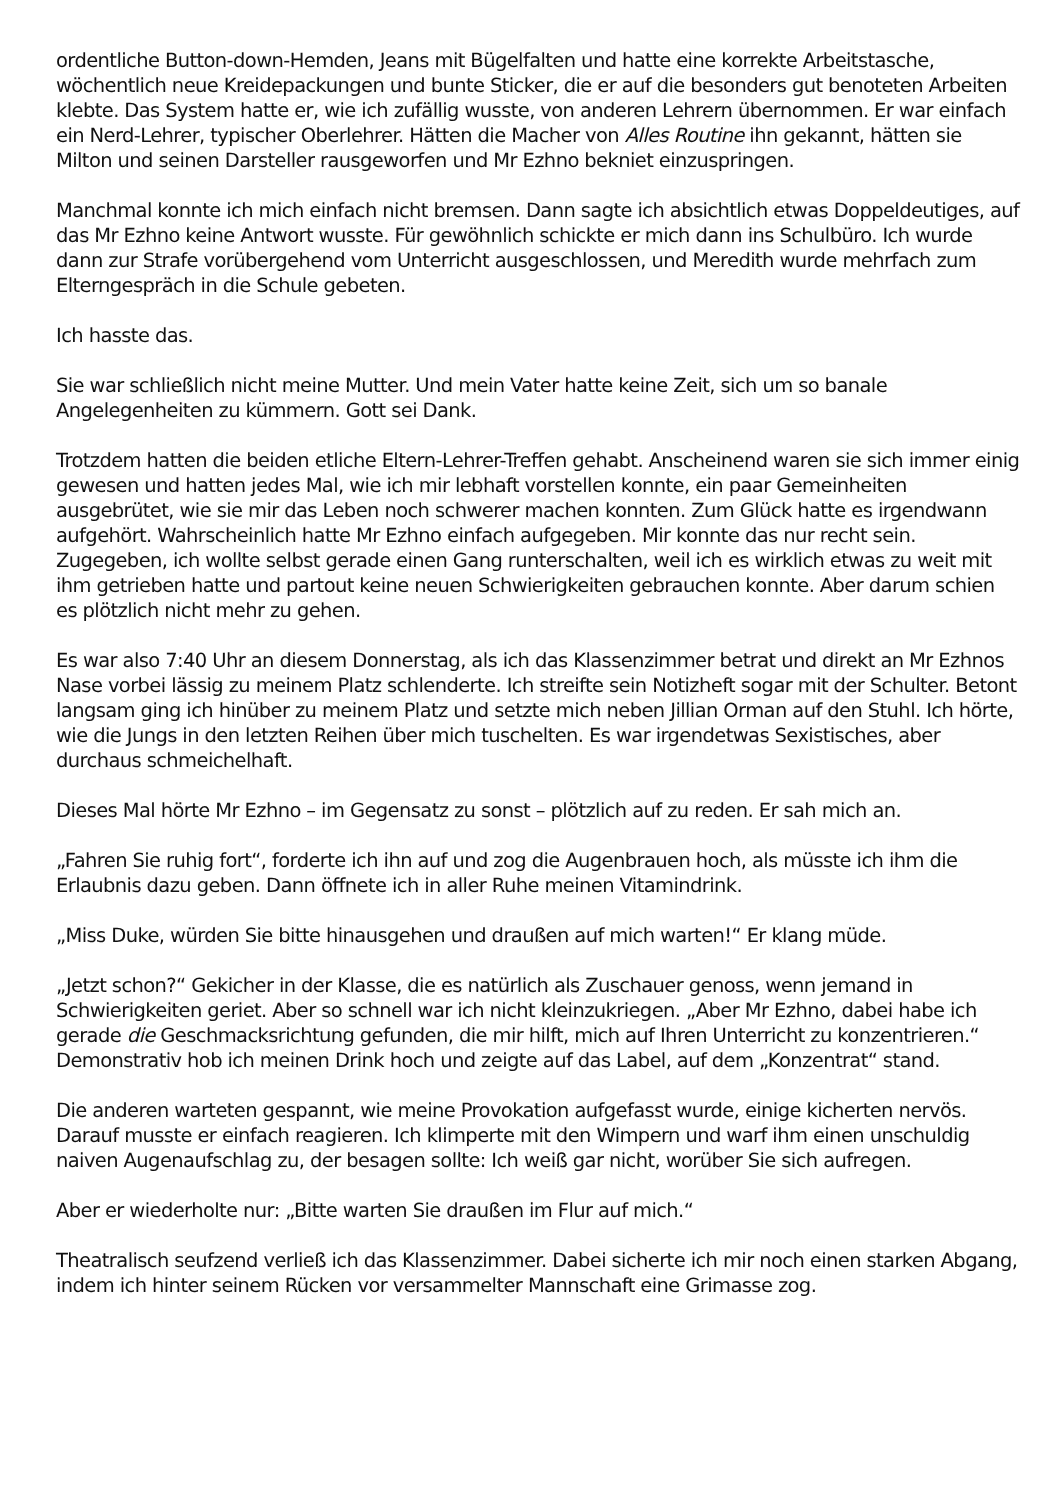ordentliche Button-down-Hemden, Jeans mit Bügelfalten und hatte eine korrekte Arbeitstasche, wöchentlich neue Kreidepackungen und bunte Sticker, die er auf die besonders gut benoteten Arbeiten klebte. Das System hatte er, wie ich zufällig wusste, von anderen Lehrern übernommen. Er war einfach ein Nerd-Lehrer, typischer Oberlehrer. Hätten die Macher von Alles Routine ihn gekannt, hätten sie Milton und seinen Darsteller rausgeworfen und Mr Ezhno bekniet einzuspringen.
Manchmal konnte ich mich einfach nicht bremsen. Dann sagte ich absichtlich etwas Doppeldeutiges, auf das Mr Ezhno keine Antwort wusste. Für gewöhnlich schickte er mich dann ins Schulbüro. Ich wurde dann zur Strafe vorübergehend vom Unterricht ausgeschlossen, und Meredith wurde mehrfach zum Elterngespräch in die Schule gebeten.
Ich hasste das.
Sie war schließlich nicht meine Mutter. Und mein Vater hatte keine Zeit, sich um so banale Angelegenheiten zu kümmern. Gott sei Dank.
Trotzdem hatten die beiden etliche Eltern-Lehrer-Treffen gehabt. Anscheinend waren sie sich immer einig gewesen und hatten jedes Mal, wie ich mir lebhaft vorstellen konnte, ein paar Gemeinheiten ausgebrütet, wie sie mir das Leben noch schwerer machen konnten. Zum Glück hatte es irgendwann aufgehört. Wahrscheinlich hatte Mr Ezhno einfach aufgegeben. Mir konnte das nur recht sein. Zugegeben, ich wollte selbst gerade einen Gang runterschalten, weil ich es wirklich etwas zu weit mit ihm getrieben hatte und partout keine neuen Schwierigkeiten gebrauchen konnte. Aber darum schien es plötzlich nicht mehr zu gehen.
Es war also 7:40 Uhr an diesem Donnerstag, als ich das Klassenzimmer betrat und direkt an Mr Ezhnos Nase vorbei lässig zu meinem Platz schlenderte. Ich streifte sein Notizheft sogar mit der Schulter. Betont langsam ging ich hinüber zu meinem Platz und setzte mich neben Jillian Orman auf den Stuhl. Ich hörte, wie die Jungs in den letzten Reihen über mich tuschelten. Es war irgendetwas Sexistisches, aber durchaus schmeichelhaft.
Dieses Mal hörte Mr Ezhno – im Gegensatz zu sonst – plötzlich auf zu reden. Er sah mich an.
„Fahren Sie ruhig fort“, forderte ich ihn auf und zog die Augenbrauen hoch, als müsste ich ihm die Erlaubnis dazu geben. Dann öffnete ich in aller Ruhe meinen Vitamindrink.
„Miss Duke, würden Sie bitte hinausgehen und draußen auf mich warten!“ Er klang müde.
„Jetzt schon?“ Gekicher in der Klasse, die es natürlich als Zuschauer genoss, wenn jemand in Schwierigkeiten geriet. Aber so schnell war ich nicht kleinzukriegen. „Aber Mr Ezhno, dabei habe ich gerade die Geschmacksrichtung gefunden, die mir hilft, mich auf Ihren Unterricht zu konzentrieren.“ Demonstrativ hob ich meinen Drink hoch und zeigte auf das Label, auf dem „Konzentrat“ stand.
Die anderen warteten gespannt, wie meine Provokation aufgefasst wurde, einige kicherten nervös. Darauf musste er einfach reagieren. Ich klimperte mit den Wimpern und warf ihm einen unschuldig naiven Augenaufschlag zu, der besagen sollte: Ich weiß gar nicht, worüber Sie sich aufregen.
Aber er wiederholte nur: „Bitte warten Sie draußen im Flur auf mich.“
Theatralisch seufzend verließ ich das Klassenzimmer. Dabei sicherte ich mir noch einen starken Abgang, indem ich hinter seinem Rücken vor versammelter Mannschaft eine Grimasse zog.